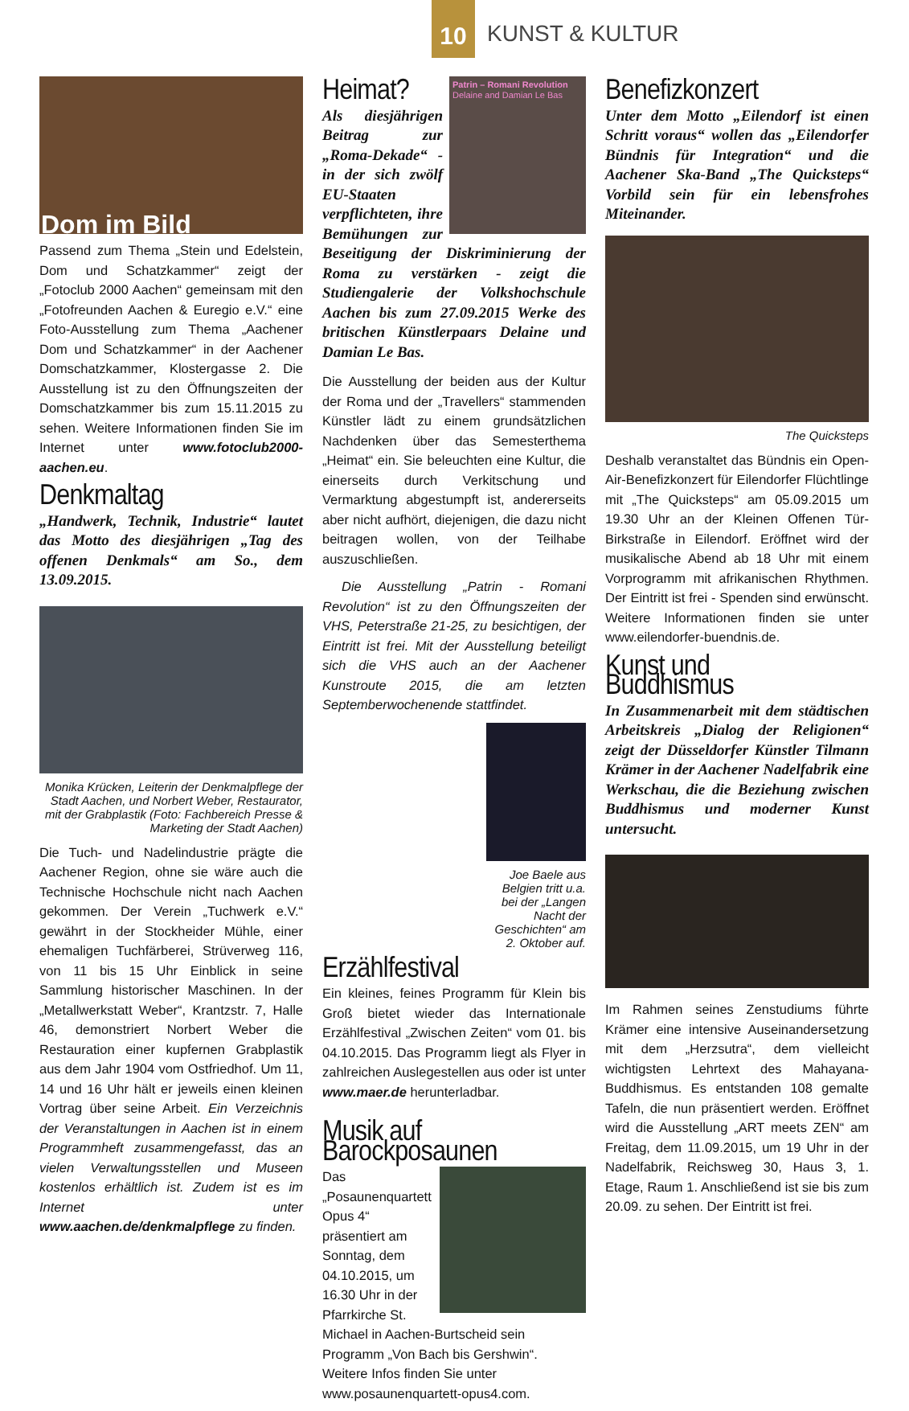10
KUNST & KULTUR
Dom im Bild
Passend zum Thema „Stein und Edelstein, Dom und Schatzkammer“ zeigt der „Fotoclub 2000 Aachen“ gemeinsam mit den „Fotofreunden Aachen & Euregio e.V.“ eine Foto-Ausstellung zum Thema „Aachener Dom und Schatzkammer“ in der Aachener Domschatzkammer, Klostergasse 2. Die Ausstellung ist zu den Öffnungszeiten der Domschatzkammer bis zum 15.11.2015 zu sehen. Weitere Informationen finden Sie im Internet unter www.fotoclub2000-aachen.eu.
Denkmaltag
„Handwerk, Technik, Industrie“ lautet das Motto des diesjährigen „Tag des offenen Denkmals“ am So., dem 13.09.2015.
Monika Krücken, Leiterin der Denkmalpflege der Stadt Aachen, und Norbert Weber, Restaurator, mit der Grabplastik (Foto: Fachbereich Presse & Marketing der Stadt Aachen)
Die Tuch- und Nadelindustrie prägte die Aachener Region, ohne sie wäre auch die Technische Hochschule nicht nach Aachen gekommen. Der Verein „Tuchwerk e.V.“ gewährt in der Stockheider Mühle, einer ehemaligen Tuchfärberei, Strüverweg 116, von 11 bis 15 Uhr Einblick in seine Sammlung historischer Maschinen. In der „Metallwerkstatt Weber“, Krantzstr. 7, Halle 46, demonstriert Norbert Weber die Restauration einer kupfernen Grabplastik aus dem Jahr 1904 vom Ostfriedhof. Um 11, 14 und 16 Uhr hält er jeweils einen kleinen Vortrag über seine Arbeit. Ein Verzeichnis der Veranstaltungen in Aachen ist in einem Programmheft zusammengefasst, das an vielen Verwaltungsstellen und Museen kostenlos erhältlich ist. Zudem ist es im Internet unter www.aachen.de/denkmalpflege zu finden.
Patrin – Romani Revolution
Delaine and Damian Le Bas
Heimat?
Als diesjährigen Beitrag zur „Roma-Dekade“ - in der sich zwölf EU-Staaten verpflichteten, ihre Bemühungen zur Beseitigung der Diskriminierung der Roma zu verstärken - zeigt die Studiengalerie der Volkshochschule Aachen bis zum 27.09.2015 Werke des britischen Künstlerpaars Delaine und Damian Le Bas.
Die Ausstellung der beiden aus der Kultur der Roma und der „Travellers“ stammenden Künstler lädt zu einem grundsätzlichen Nachdenken über das Semesterthema „Heimat“ ein. Sie beleuchten eine Kultur, die einerseits durch Verkitschung und Vermarktung abgestumpft ist, andererseits aber nicht aufhört, diejenigen, die dazu nicht beitragen wollen, von der Teilhabe auszuschließen.
Die Ausstellung „Patrin - Romani Revolution“ ist zu den Öffnungszeiten der VHS, Peterstraße 21-25, zu besichtigen, der Eintritt ist frei. Mit der Ausstellung beteiligt sich die VHS auch an der Aachener Kunstroute 2015, die am letzten Septemberwochenende stattfindet.
Joe Baele aus Belgien tritt u.a. bei der „Langen Nacht der Geschichten“ am 2. Oktober auf.
Erzählfestival
Ein kleines, feines Programm für Klein bis Groß bietet wieder das Internationale Erzählfestival „Zwischen Zeiten“ vom 01. bis 04.10.2015. Das Programm liegt als Flyer in zahlreichen Auslegestellen aus oder ist unter www.maer.de herunterladbar.
Musik auf Barockposaunen
Das „Posaunenquartett Opus 4“ präsentiert am Sonntag, dem 04.10.2015, um 16.30 Uhr in der Pfarrkirche St. Michael in Aachen-Burtscheid sein Programm „Von Bach bis Gershwin“. Weitere Infos finden Sie unter www.posaunenquartett-opus4.com.
Benefizkonzert
Unter dem Motto „Eilendorf ist einen Schritt voraus“ wollen das „Eilendorfer Bündnis für Integration“ und die Aachener Ska-Band „The Quicksteps“ Vorbild sein für ein lebensfrohes Miteinander.
The Quicksteps
Deshalb veranstaltet das Bündnis ein Open-Air-Benefizkonzert für Eilendorfer Flüchtlinge mit „The Quicksteps“ am 05.09.2015 um 19.30 Uhr an der Kleinen Offenen Tür-Birkstraße in Eilendorf. Eröffnet wird der musikalische Abend ab 18 Uhr mit einem Vorprogramm mit afrikanischen Rhythmen. Der Eintritt ist frei - Spenden sind erwünscht. Weitere Informationen finden sie unter www.eilendorfer-buendnis.de.
Kunst und Buddhismus
In Zusammenarbeit mit dem städtischen Arbeitskreis „Dialog der Religionen“ zeigt der Düsseldorfer Künstler Tilmann Krämer in der Aachener Nadelfabrik eine Werkschau, die die Beziehung zwischen Buddhismus und moderner Kunst untersucht.
Im Rahmen seines Zenstudiums führte Krämer eine intensive Auseinandersetzung mit dem „Herzsutra“, dem vielleicht wichtigsten Lehrtext des Mahayana-Buddhismus. Es entstanden 108 gemalte Tafeln, die nun präsentiert werden. Eröffnet wird die Ausstellung „ART meets ZEN“ am Freitag, dem 11.09.2015, um 19 Uhr in der Nadelfabrik, Reichsweg 30, Haus 3, 1. Etage, Raum 1. Anschließend ist sie bis zum 20.09. zu sehen. Der Eintritt ist frei.